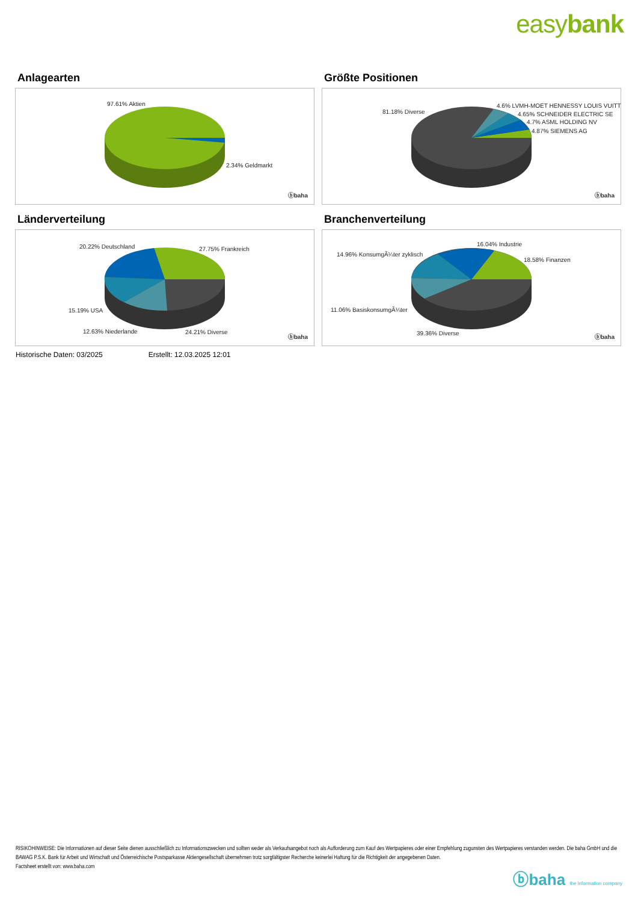easybank
Anlagearten
97.61% Aktien
2.34% Geldmarkt
ⓑbaha
Größte Positionen
81.18% Diverse
4.6% LVMH-MOET HENNESSY LOUIS VUITT
4.65% SCHNEIDER ELECTRIC SE
4.7% ASML HOLDING NV
4.87% SIEMENS AG
ⓑbaha
Länderverteilung
20.22% Deutschland 27.75% Frankreich
15.19% USA
12.63% Niederlande 24.21% Diverse
ⓑbaha
Branchenverteilung
14.96% KonsumgÃ¼ter zyklisch
16.04% Industrie
18.58% Finanzen
11.06% BasiskonsumgÃ¼ter
39.36% Diverse
ⓑbaha
Historische Daten: 03/2025 Erstellt: 12.03.2025 12:01
RISIKOHINWEISE: Die Informationen auf dieser Seite dienen ausschließlich zu Informationszwecken und sollten weder als Verkaufsangebot noch als Aufforderung zum Kauf des Wertpapieres oder einer Empfehlung zugunsten des Wertpapieres verstanden werden. Die baha GmbH und die BAWAG P.S.K. Bank für Arbeit und Wirtschaft und Österreichische Postsparkasse Aktiengesellschaft übernehmen trotz sorgfältigster Recherche keinerlei Haftung für die Richtigkeit der angegebenen Daten.
Factsheet erstellt von: www.baha.com
ⓑbaha the information company